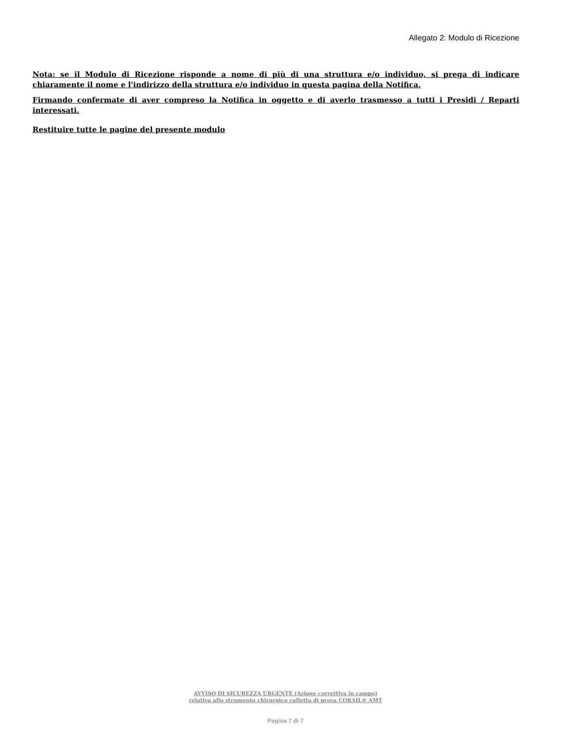Allegato 2: Modulo di Ricezione
Nota: se il Modulo di Ricezione risponde a nome di più di una struttura e/o individuo, si prega di indicare chiaramente il nome e l'indirizzo della struttura e/o individuo in questa pagina della Notifica.
Firmando confermate di aver compreso la Notifica in oggetto e di averlo trasmesso a tutti i Presidi / Reparti interessati.
Restituire tutte le pagine del presente modulo
AVVISO DI SICUREZZA URGENTE (Azione correttiva in campo)
relativo allo strumento chirurgico colletto di prova CORAIL® AMT
Pagina 7 di 7